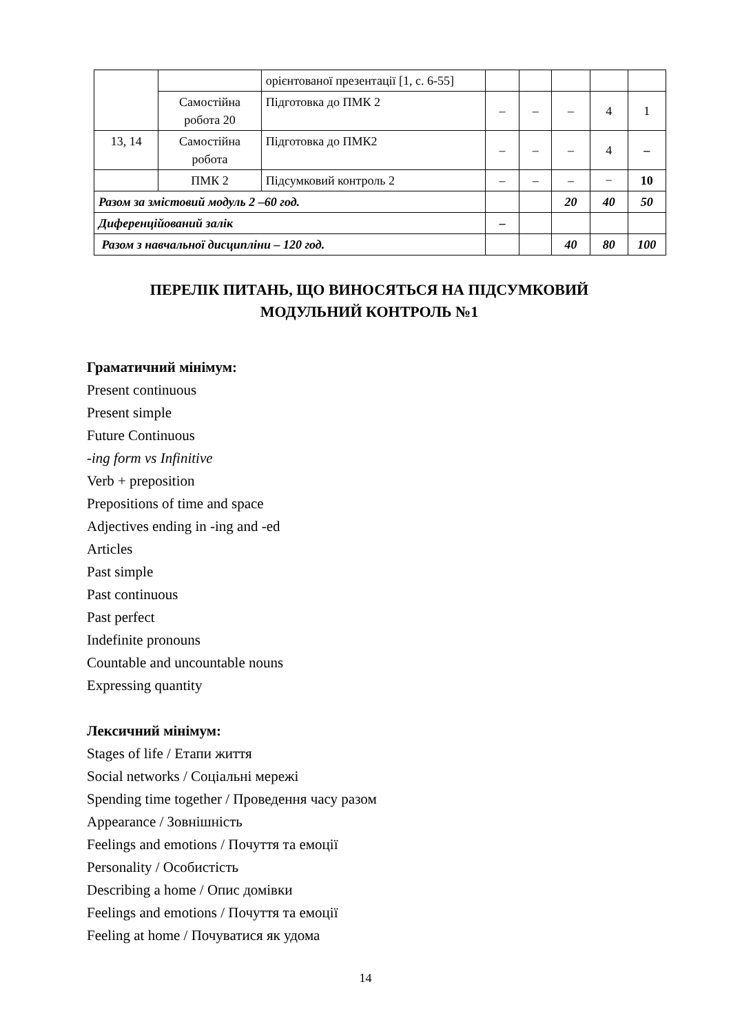| | | орієнтованої презентації [1, с. 6-55] | | | | | |
| | Самостійна робота 20 | Підготовка до ПМК 2 | – | – | – | 4 | 1 |
| 13, 14 | Самостійна робота | Підготовка до ПМК2 | – | – | – | 4 | – |
| | ПМК 2 | Підсумковий контроль 2 | – | – | – | − | 10 |
| Разом за змістовий модуль 2 –60 год. | | | | | 20 | 40 | 50 |
| Диференційований залік | | | – | | | | |
| Разом з навчальної дисципліни – 120 год. | | | | | 40 | 80 | 100 |
ПЕРЕЛІК ПИТАНЬ, ЩО ВИНОСЯТЬСЯ НА ПІДСУМКОВИЙ
МОДУЛЬНИЙ КОНТРОЛЬ №1
Граматичний мінімум:
Present continuous
Present simple
Future Continuous
-ing form vs Infinitive
Verb + preposition
Prepositions of time and space
Adjectives ending in -ing and -ed
Articles
Past simple
Past continuous
Past perfect
Indefinite pronouns
Countable and uncountable nouns
Expressing quantity
Лексичний мінімум:
Stages of life / Етапи життя
Social networks / Соціальні мережі
Spending time together / Проведення часу разом
Appearance / Зовнішність
Feelings and emotions / Почуття та емоції
Personality / Особистість
Describing a home / Опис домівки
Feelings and emotions / Почуття та емоції
Feeling at home / Почуватися як удома
14